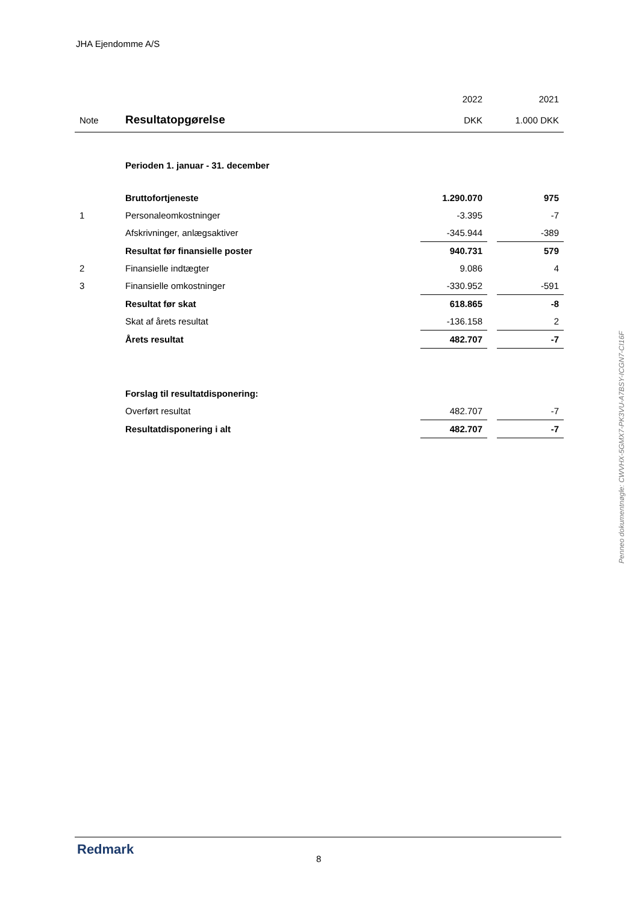JHA Ejendomme A/S
| | | 2022 | | 2021 |
| Note | Resultatopgørelse | DKK | | 1.000 DKK |
| | Perioden 1. januar - 31. december | | | |
| | Bruttofortjeneste | 1.290.070 | | 975 |
| 1 | Personaleomkostninger | -3.395 | | -7 |
| | Afskrivninger, anlægsaktiver | -345.944 | | -389 |
| | Resultat før finansielle poster | 940.731 | | 579 |
| 2 | Finansielle indtægter | 9.086 | | 4 |
| 3 | Finansielle omkostninger | -330.952 | | -591 |
| | Resultat før skat | 618.865 | | -8 |
| | Skat af årets resultat | -136.158 | | 2 |
| | Årets resultat | 482.707 | | -7 |
| | Forslag til resultatdisponering: | | | |
| | Overført resultat | 482.707 | | -7 |
| | Resultatdisponering i alt | 482.707 | | -7 |
Penneo dokumentnøgle: CWVHX-5GMX7-PK3VU-A7BSY-ICGN7-CI16F
Redmark
8